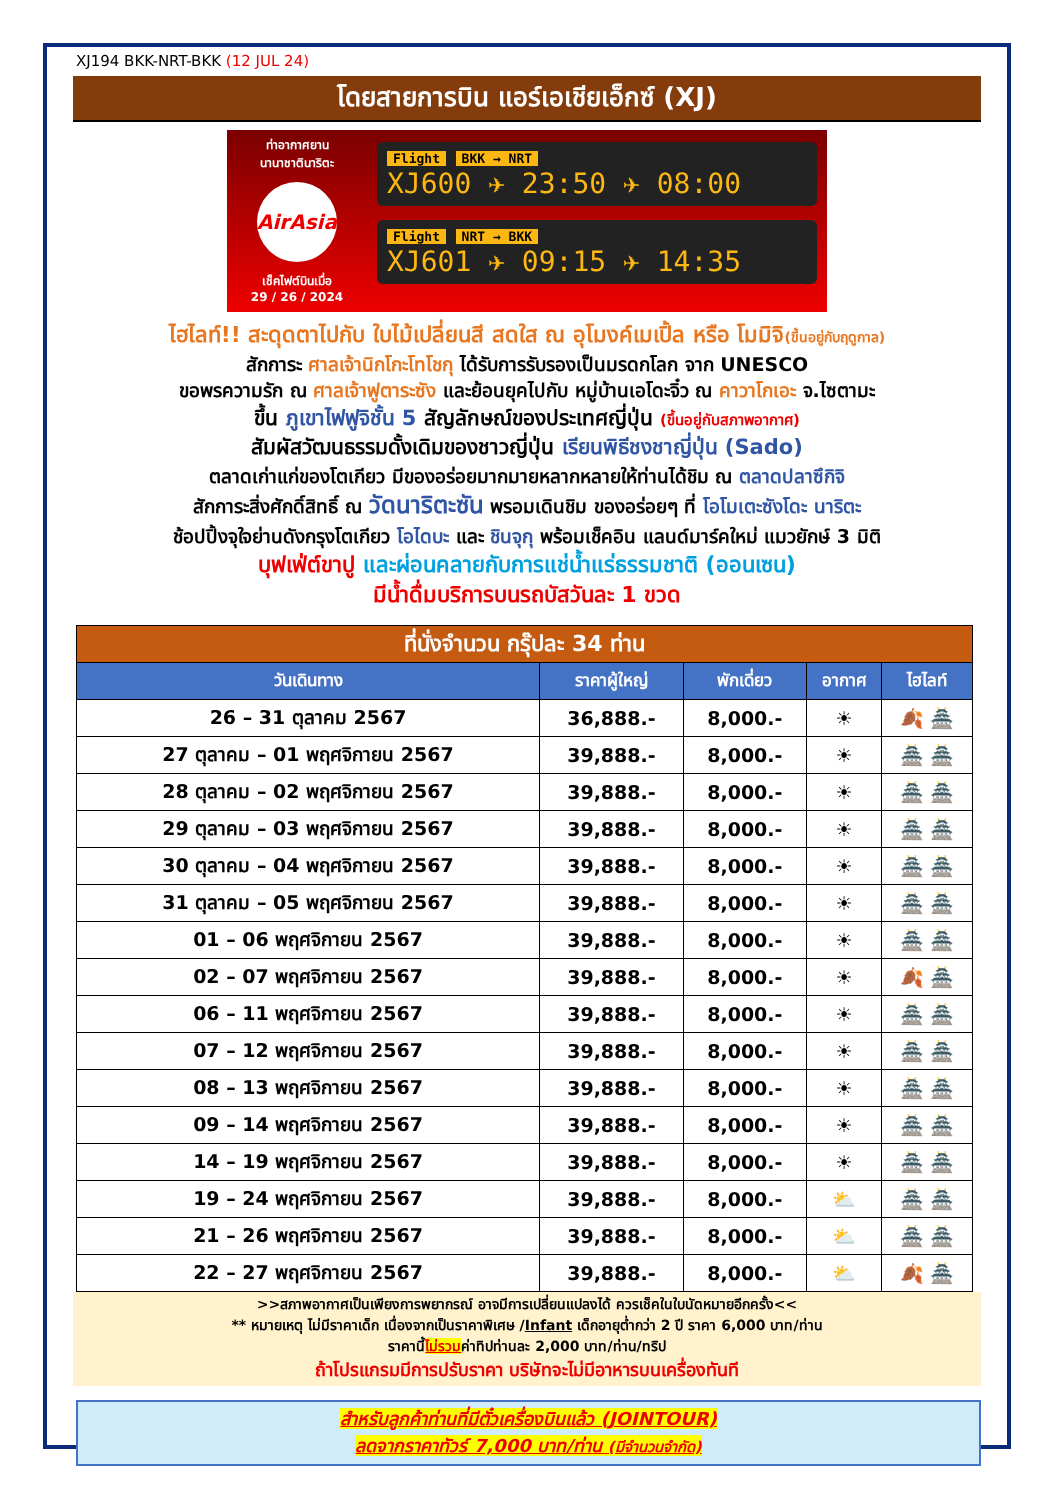XJ194 BKK-NRT-BKK (12 JUL 24)
โดยสายการบิน แอร์เอเชียเอ็กซ์ (XJ)
ท่าอากาศยาน
นานาชาตินาริตะ
AirAsia
เช็คไฟต์บินเมื่อ
29 / 26 / 2024
Flight BKK → NRT
XJ600 ✈ 23:50 ✈ 08:00
Flight NRT → BKK
XJ601 ✈ 09:15 ✈ 14:35
ไฮไลท์!! สะดุดตาไปกับ ใบไม้เปลี่ยนสี สดใส ณ อุโมงค์เมเปิ้ล หรือ โมมิจิ(ขึ้นอยู่กับฤดูกาล)
สักการะ ศาลเจ้านิกโกะโทโชกุ ได้รับการรับรองเป็นมรดกโลก จาก UNESCO
ขอพรความรัก ณ ศาลเจ้าฟูตาระซัง และย้อนยุคไปกับ หมู่บ้านเอโดะจิ๋ว ณ คาวาโกเอะ จ.ไซตามะ
ขึ้น ภูเขาไฟฟูจิชั้น 5 สัญลักษณ์ของประเทศญี่ปุ่น (ขึ้นอยู่กับสภาพอากาศ)
สัมผัสวัฒนธรรมดั้งเดิมของชาวญี่ปุ่น เรียนพิธีชงชาญี่ปุ่น (Sado)
ตลาดเก่าแก่ของโตเกียว มีของอร่อยมากมายหลากหลายให้ท่านได้ชิม ณ ตลาดปลาซึกิจิ
สักการะสิ่งศักดิ์สิทธิ์ ณ วัดนาริตะซัน พรอมเดินชิม ของอร่อยๆ ที่ โอโมเตะซังโดะ นาริตะ
ช้อปปิ้งจุใจย่านดังกรุงโตเกียว โอไดบะ และ ชินจุกุ พร้อมเช็คอิน แลนด์มาร์คใหม่ แมวยักษ์ 3 มิติ
บุฟเฟ่ต์ขาปู และผ่อนคลายกับการแช่น้ำแร่ธรรมชาติ (ออนเซน)
มีน้ำดื่มบริการบนรถบัสวันละ 1 ขวด
| ที่นั่งจำนวน กรุ๊ปละ 34 ท่าน | | | | |
| --- | --- | --- | --- | --- |
| วันเดินทาง | ราคาผู้ใหญ่ | พักเดี่ยว | อากาศ | ไฮไลท์ |
| 26 – 31 ตุลาคม 2567 | 36,888.- | 8,000.- | ☀ | 🍂 🏯 |
| 27 ตุลาคม – 01 พฤศจิกายน 2567 | 39,888.- | 8,000.- | ☀ | 🏯 🏯 |
| 28 ตุลาคม – 02 พฤศจิกายน 2567 | 39,888.- | 8,000.- | ☀ | 🏯 🏯 |
| 29 ตุลาคม – 03 พฤศจิกายน 2567 | 39,888.- | 8,000.- | ☀ | 🏯 🏯 |
| 30 ตุลาคม – 04 พฤศจิกายน 2567 | 39,888.- | 8,000.- | ☀ | 🏯 🏯 |
| 31 ตุลาคม – 05 พฤศจิกายน 2567 | 39,888.- | 8,000.- | ☀ | 🏯 🏯 |
| 01 – 06 พฤศจิกายน 2567 | 39,888.- | 8,000.- | ☀ | 🏯 🏯 |
| 02 – 07 พฤศจิกายน 2567 | 39,888.- | 8,000.- | ☀ | 🍂 🏯 |
| 06 – 11 พฤศจิกายน 2567 | 39,888.- | 8,000.- | ☀ | 🏯 🏯 |
| 07 – 12 พฤศจิกายน 2567 | 39,888.- | 8,000.- | ☀ | 🏯 🏯 |
| 08 – 13 พฤศจิกายน 2567 | 39,888.- | 8,000.- | ☀ | 🏯 🏯 |
| 09 – 14 พฤศจิกายน 2567 | 39,888.- | 8,000.- | ☀ | 🏯 🏯 |
| 14 – 19 พฤศจิกายน 2567 | 39,888.- | 8,000.- | ☀ | 🏯 🏯 |
| 19 – 24 พฤศจิกายน 2567 | 39,888.- | 8,000.- | ⛅ | 🏯 🏯 |
| 21 – 26 พฤศจิกายน 2567 | 39,888.- | 8,000.- | ⛅ | 🏯 🏯 |
| 22 – 27 พฤศจิกายน 2567 | 39,888.- | 8,000.- | ⛅ | 🍂 🏯 |
>>สภาพอากาศเป็นเพียงการพยากรณ์ อาจมีการเปลี่ยนแปลงได้ ควรเช็คในใบนัดหมายอีกครั้ง<<
** หมายเหตุ ไม่มีราคาเด็ก เนื่องจากเป็นราคาพิเศษ /Infant เด็กอายุต่ำกว่า 2 ปี ราคา 6,000 บาท/ท่าน
ราคานี้ไม่รวมค่าทิปท่านละ 2,000 บาท/ท่าน/ทริป
ถ้าโปรแกรมมีการปรับราคา บริษัทจะไม่มีอาหารบนเครื่องทันที
สำหรับลูกค้าท่านที่มีตั๋วเครื่องบินแล้ว (JOINTOUR)
ลดจากราคาทัวร์ 7,000 บาท/ท่าน (มีจำนวนจำกัด)